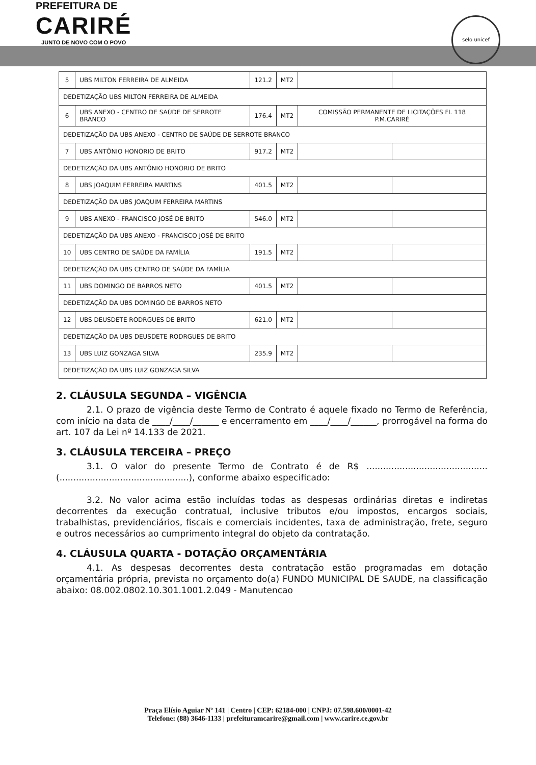PREFEITURA DE
CARIRÉ
JUNTO DE NOVO COM O POVO
selo unicef
| 5 | UBS MILTON FERREIRA DE ALMEIDA | 121.2 | MT2 | | |
| DEDETIZAÇÃO UBS MILTON FERREIRA DE ALMEIDA | | | | | |
| 6 | UBS ANEXO - CENTRO DE SAÚDE DE SERROTE BRANCO | 176.4 | MT2 | COMISSÃO PERMANENTE DE LICITAÇÕES Fl. 118 P.M.CARIRÉ | |
| DEDETIZAÇÃO DA UBS ANEXO - CENTRO DE SAÚDE DE SERROTE BRANCO | | | | | |
| 7 | UBS ANTÔNIO HONÓRIO DE BRITO | 917.2 | MT2 | | |
| DEDETIZAÇÃO DA UBS ANTÔNIO HONÓRIO DE BRITO | | | | | |
| 8 | UBS JOAQUIM FERREIRA MARTINS | 401.5 | MT2 | | |
| DEDETIZAÇÃO DA UBS JOAQUIM FERREIRA MARTINS | | | | | |
| 9 | UBS ANEXO - FRANCISCO JOSÉ DE BRITO | 546.0 | MT2 | | |
| DEDETIZAÇÃO DA UBS ANEXO - FRANCISCO JOSÉ DE BRITO | | | | | |
| 10 | UBS CENTRO DE SAÚDE DA FAMÍLIA | 191.5 | MT2 | | |
| DEDETIZAÇÃO DA UBS CENTRO DE SAÚDE DA FAMÍLIA | | | | | |
| 11 | UBS DOMINGO DE BARROS NETO | 401.5 | MT2 | | |
| DEDETIZAÇÃO DA UBS DOMINGO DE BARROS NETO | | | | | |
| 12 | UBS DEUSDETE RODRGUES DE BRITO | 621.0 | MT2 | | |
| DEDETIZAÇÃO DA UBS DEUSDETE RODRGUES DE BRITO | | | | | |
| 13 | UBS LUIZ GONZAGA SILVA | 235.9 | MT2 | | |
| DEDETIZAÇÃO DA UBS LUIZ GONZAGA SILVA | | | | | |
2. CLÁUSULA SEGUNDA – VIGÊNCIA
2.1. O prazo de vigência deste Termo de Contrato é aquele fixado no Termo de Referência, com início na data de ____/____/______ e encerramento em ____/____/______, prorrogável na forma do art. 107 da Lei nº 14.133 de 2021.
3. CLÁUSULA TERCEIRA – PREÇO
3.1. O valor do presente Termo de Contrato é de R$ ............................................ (...............................................), conforme abaixo especificado:
3.2. No valor acima estão incluídas todas as despesas ordinárias diretas e indiretas decorrentes da execução contratual, inclusive tributos e/ou impostos, encargos sociais, trabalhistas, previdenciários, fiscais e comerciais incidentes, taxa de administração, frete, seguro e outros necessários ao cumprimento integral do objeto da contratação.
4. CLÁUSULA QUARTA - DOTAÇÃO ORÇAMENTÁRIA
4.1. As despesas decorrentes desta contratação estão programadas em dotação orçamentária própria, prevista no orçamento do(a) FUNDO MUNICIPAL DE SAUDE, na classificação abaixo: 08.002.0802.10.301.1001.2.049 - Manutencao
Praça Elísio Aguiar Nº 141 | Centro | CEP: 62184-000 | CNPJ: 07.598.600/0001-42
Telefone: (88) 3646-1133 | prefeituramcarire@gmail.com | www.carire.ce.gov.br